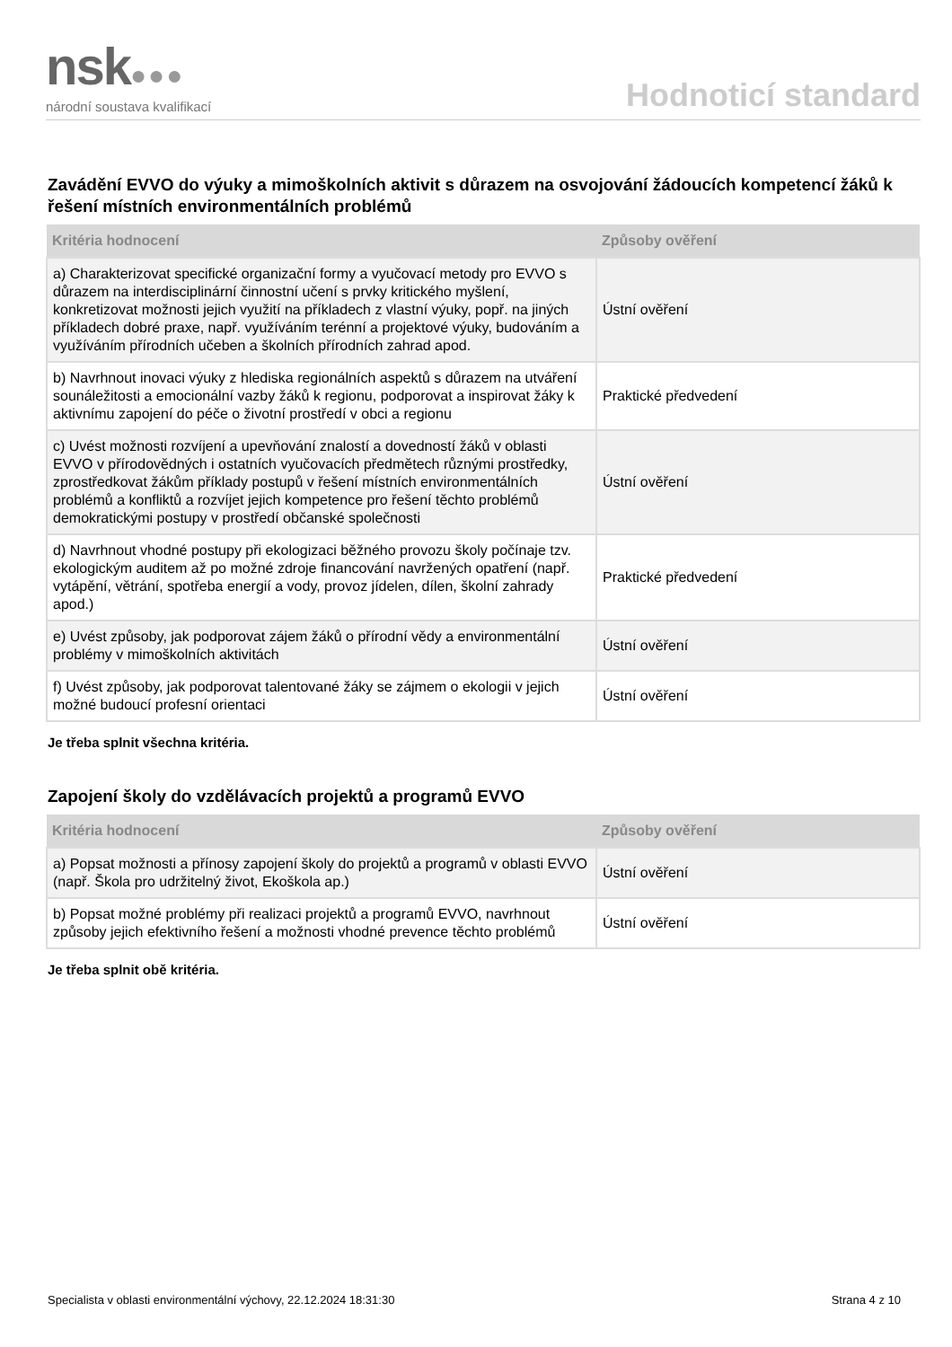nsk●●●
národní soustava kvalifikací
Hodnoticí standard
Zavádění EVVO do výuky a mimoškolních aktivit s důrazem na osvojování žádoucích kompetencí žáků k řešení místních environmentálních problémů
| Kritéria hodnocení | Způsoby ověření |
| --- | --- |
| a) Charakterizovat specifické organizační formy a vyučovací metody pro EVVO s důrazem na interdisciplinární činnostní učení s prvky kritického myšlení, konkretizovat možnosti jejich využití na příkladech z vlastní výuky, popř. na jiných příkladech dobré praxe, např. využíváním terénní a projektové výuky, budováním a využíváním přírodních učeben a školních přírodních zahrad apod. | Ústní ověření |
| b) Navrhnout inovaci výuky z hlediska regionálních aspektů s důrazem na utváření sounáležitosti a emocionální vazby žáků k regionu, podporovat a inspirovat žáky k aktivnímu zapojení do péče o životní prostředí v obci a regionu | Praktické předvedení |
| c) Uvést možnosti rozvíjení a upevňování znalostí a dovedností žáků v oblasti EVVO v přírodovědných i ostatních vyučovacích předmětech různými prostředky, zprostředkovat žákům příklady postupů v řešení místních environmentálních problémů a konfliktů a rozvíjet jejich kompetence pro řešení těchto problémů demokratickými postupy v prostředí občanské společnosti | Ústní ověření |
| d) Navrhnout vhodné postupy při ekologizaci běžného provozu školy počínaje tzv. ekologickým auditem až po možné zdroje financování navržených opatření (např. vytápění, větrání, spotřeba energií a vody, provoz jídelen, dílen, školní zahrady apod.) | Praktické předvedení |
| e) Uvést způsoby, jak podporovat zájem žáků o přírodní vědy a environmentální problémy v mimoškolních aktivitách | Ústní ověření |
| f) Uvést způsoby, jak podporovat talentované žáky se zájmem o ekologii v jejich možné budoucí profesní orientaci | Ústní ověření |
Je třeba splnit všechna kritéria.
Zapojení školy do vzdělávacích projektů a programů EVVO
| Kritéria hodnocení | Způsoby ověření |
| --- | --- |
| a) Popsat možnosti a přínosy zapojení školy do projektů a programů v oblasti EVVO (např. Škola pro udržitelný život, Ekoškola ap.) | Ústní ověření |
| b) Popsat možné problémy při realizaci projektů a programů EVVO, navrhnout způsoby jejich efektivního řešení a možnosti vhodné prevence těchto problémů | Ústní ověření |
Je třeba splnit obě kritéria.
Specialista v oblasti environmentální výchovy, 22.12.2024 18:31:30 Strana 4 z 10